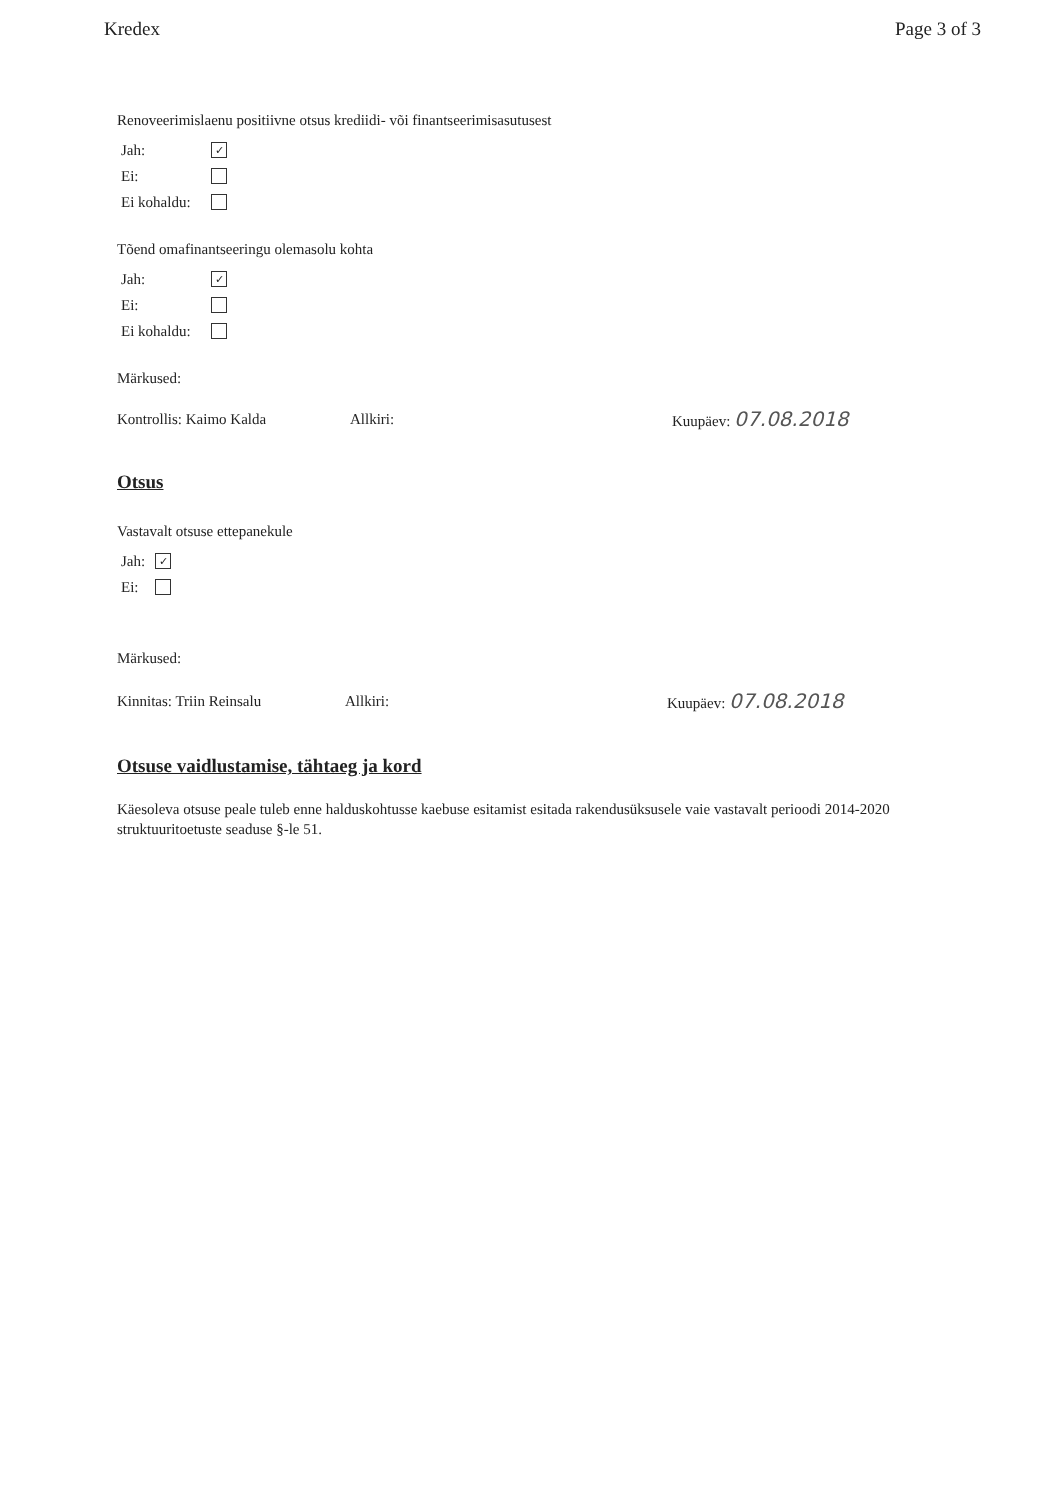Kredex Page 3 of 3
Renoveerimislaenu positiivne otsus krediidi- või finantseerimisasutusest
Jah: ✓
Ei:
Ei kohaldu:
Tõend omafinantseeringu olemasolu kohta
Jah: ✓
Ei:
Ei kohaldu:
Märkused:
Kontrollis: Kaimo Kalda Allkiri: Kuupäev: 07.08.2018
Otsus
Vastavalt otsuse ettepanekule
Jah: ✓
Ei:
Märkused:
Kinnitas: Triin Reinsalu Allkiri: Kuupäev: 07.08.2018
Otsuse vaidlustamise, tähtaeg ja kord
Käesoleva otsuse peale tuleb enne halduskohtusse kaebuse esitamist esitada rakendusüksusele vaie vastavalt perioodi 2014-2020 struktuuritoetuste seaduse §-le 51.